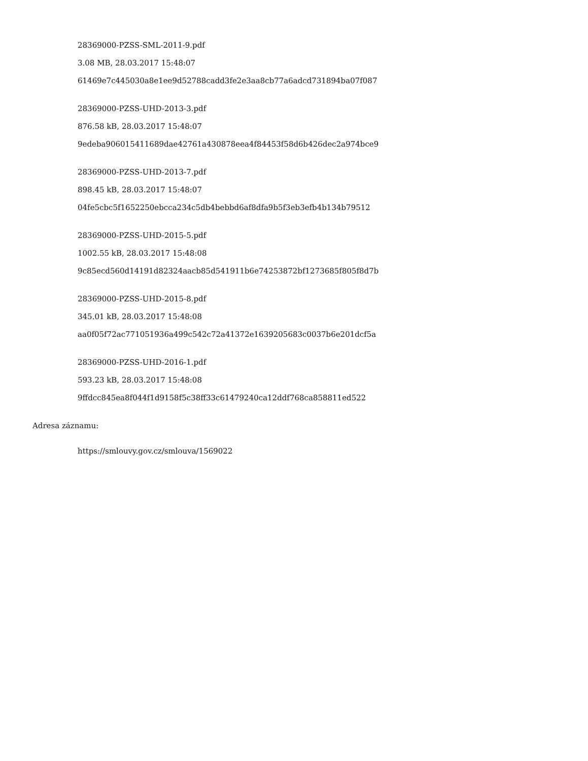28369000-PZSS-SML-2011-9.pdf
3.08 MB, 28.03.2017 15:48:07
61469e7c445030a8e1ee9d52788cadd3fe2e3aa8cb77a6adcd731894ba07f087
28369000-PZSS-UHD-2013-3.pdf
876.58 kB, 28.03.2017 15:48:07
9edeba906015411689dae42761a430878eea4f84453f58d6b426dec2a974bce9
28369000-PZSS-UHD-2013-7.pdf
898.45 kB, 28.03.2017 15:48:07
04fe5cbc5f1652250ebcca234c5db4bebbd6af8dfa9b5f3eb3efb4b134b79512
28369000-PZSS-UHD-2015-5.pdf
1002.55 kB, 28.03.2017 15:48:08
9c85ecd560d14191d82324aacb85d541911b6e74253872bf1273685f805f8d7b
28369000-PZSS-UHD-2015-8.pdf
345.01 kB, 28.03.2017 15:48:08
aa0f05f72ac771051936a499c542c72a41372e1639205683c0037b6e201dcf5a
28369000-PZSS-UHD-2016-1.pdf
593.23 kB, 28.03.2017 15:48:08
9ffdcc845ea8f044f1d9158f5c38ff33c61479240ca12ddf768ca858811ed522
Adresa záznamu:
https://smlouvy.gov.cz/smlouva/1569022